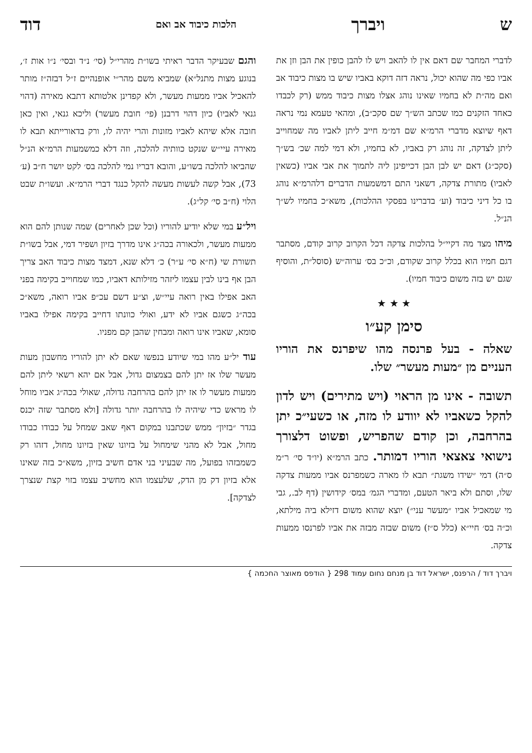שויברך הלכות כיבוד אב ואם דוד
לדברי המחבר שם דאם אין לו להאב ויש לו להבן כופין את הבן וזן את אביו כפי מה שהוא יכול, נראה דזה דוקא באביו שיש בו מצות כיבוד אב ואם מה״ת לא בחמיו שאינו נוהג אצלו מצות כיבוד ממש (רק לכבדו כאחד הזקנים כמו שכתב הש״ך שם סקכ״ב), ומהאי טעמא נמי נראה דאף שיוצא מדברי הרמ״א שם דמ״מ חייב ליתן לאביו מה שמחוייב ליתן לצדקה, זה נוהג רק באביו, לא בחמיו, ולא דמי למה שכ׳ בש״ך (סקכ״ג) דאם יש לבן הבן דכייפינן ליה לתמוך את אבי אביו (כשאין לאביו) מתורת צדקה, דשאני התם דמשמעות הדברים דלהרמ״א נוהג בו כל דיני כיבוד (וע׳ בדברינו בפסקי ההלכות), משא״כ בחמיו לש״ך הנ״ל.
מיהו מצד מה דקיי״ל בהלכות צדקה דכל הקרוב קרוב קודם, מסתבר דגם חמיו הוא בכלל קרוב שקודם, וכ״כ בס׳ ערוה״ש (סוסל״ת, והוסיף שגם יש בזה משום כיבוד חמיו).
★ ★ ★
סימן קע״ו
שאלה - בעל פרנסה מהו שיפרנס את הוריו העניים מן ״מעות מעשר״ שלו.
תשובה - אינו מן הראוי (ויש מתירים) ויש לדון להקל כשאביו לא יוודע לו מזה, או כשעי״כ יתן בהרחבה, וכן קודם שהפריש, ופשוט דלצורך נישואי צאצאי הוריו דמותר. כתב הרמ״א (יו״ד סי׳ ר״מ ס״ה) דמי ״שידו משגת״ תבא לו מארה כשמפרנס אביו ממעות צדקה שלו, וסתם ולא ביאר הטעם, ומדברי הגמ׳ במס׳ קידושין (דף לב., גבי מי שמאכיל אביו ״מעשר עני״) יוצא שהוא משום דזילא ביה מילתא, וכ״ה בס׳ חיי״א (כלל ס״ז) משום שבזה מבזה את אביו לפרנסו ממעות צדקה.
והגם שבעיקר הדבר ראיתי בשו״ת מהרי״ל (סי׳ נ״ד ובסי׳ נ״ו אות ז׳, בנוגע מצות מתנל״א) שמביא משם מהר״י אופנהיים ז״ל דבזה״ז מותר להאכיל אביו ממעות מעשר, ולא קפדינן אלטותא דתבא מאירה (דהוי גנאי לאביו) כיון דהוי דרבנן (פי׳ חובת מעשר) וליכא גנאי, ואין כאן חובה אלא שיהא לאביו מזונות והרי יהיה לו, ורק בדאורייתא תבא לו מאירה עיי״ש שנקט כוותיה להלכה, וזה דלא כמשמעות הרמ״א הנ״ל שהביאו להלכה בשו״ע, והובא דבריו נמי להלכה בס׳ לקט יושר ח״ב (ע׳ 73), אבל קשה לעשות מעשה להקל כנגד דברי הרמ״א. ועשו״ת שבט הלוי (ח״ב סי׳ קל״ג).
ויל״ע במי שלא יודיע להוריו (וכל שכן לאחרים) שמה שנותן להם הוא ממעות מעשר, ולכאורה בכה״ג אינו מדרך בזיון ושפיר דמי, אבל בשו״ת תשורת שי (ח״א סי׳ ע״ר) כ׳ דלא שנא, דמצד מצות כיבוד האב צריך הבן אף בינו לבין עצמו ליזהר מזילותא דאביו, כמו שמחוייב בקימה בפני האב אפילו באין רואה עיי״ש, וצ״ע דשם עכ״פ אביו רואה, משא״כ בכה״ג כשגם אביו לא ידע, ואולי כוונתו דחייב בקימה אפילו באביו סומא, שאביו אינו רואה ומבחין שהבן קם מפניו.
עוד יל״ע מהו במי שיודע בנפשו שאם לא יתן להוריו מחשבון מעות מעשר שלו אז יתן להם בצמצום גדול, אבל אם יהא רשאי ליתן להם ממעות מעשר לו אז יתן להם בהרחבה גדולה, שאולי בכה״ג אביו מוחל לו מראש כדי שיהיה לו בהרחבה יותר גדולה [ולא מסתבר שזה יכנס בגדר ״בזיון״ ממש שכתבנו במקום דאף שאב שמחל על כבודו כבודו מחול, אבל לא מהני שימחול על בזיונו שאין בזיונו מחול, דזהו רק כשמבזהו בפועל, מה שבעיני בני אדם חשיב בזיון, משא״כ בזה שאינו אלא בזיון דק מן הדק, שלעצמו הוא מחשיב עצמו בזוי קצת שנצרך לצדקה].
ויברך דוד / הרפנס, ישראל דוד בן מנחם נחום עמוד 298 { הודפס מאוצר החכמה }